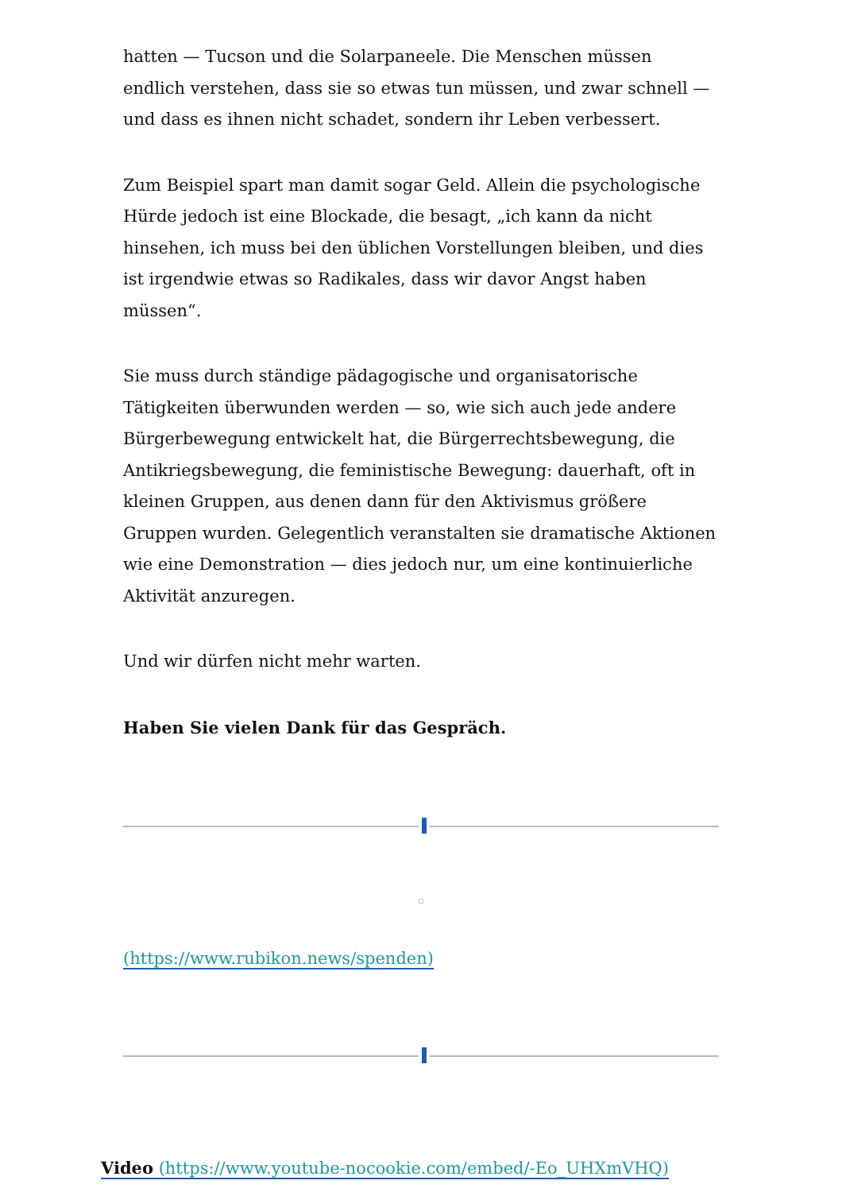hatten — Tucson und die Solarpaneele. Die Menschen müssen endlich verstehen, dass sie so etwas tun müssen, und zwar schnell — und dass es ihnen nicht schadet, sondern ihr Leben verbessert.
Zum Beispiel spart man damit sogar Geld. Allein die psychologische Hürde jedoch ist eine Blockade, die besagt, „ich kann da nicht hinsehen, ich muss bei den üblichen Vorstellungen bleiben, und dies ist irgendwie etwas so Radikales, dass wir davor Angst haben müssen“.
Sie muss durch ständige pädagogische und organisatorische Tätigkeiten überwunden werden — so, wie sich auch jede andere Bürgerbewegung entwickelt hat, die Bürgerrechtsbewegung, die Antikriegsbewegung, die feministische Bewegung: dauerhaft, oft in kleinen Gruppen, aus denen dann für den Aktivismus größere Gruppen wurden. Gelegentlich veranstalten sie dramatische Aktionen wie eine Demonstration — dies jedoch nur, um eine kontinuierliche Aktivität anzuregen.
Und wir dürfen nicht mehr warten.
Haben Sie vielen Dank für das Gespräch.
(https://www.rubikon.news/spenden)
Video (https://www.youtube-nocookie.com/embed/-Eo_UHXmVHQ)